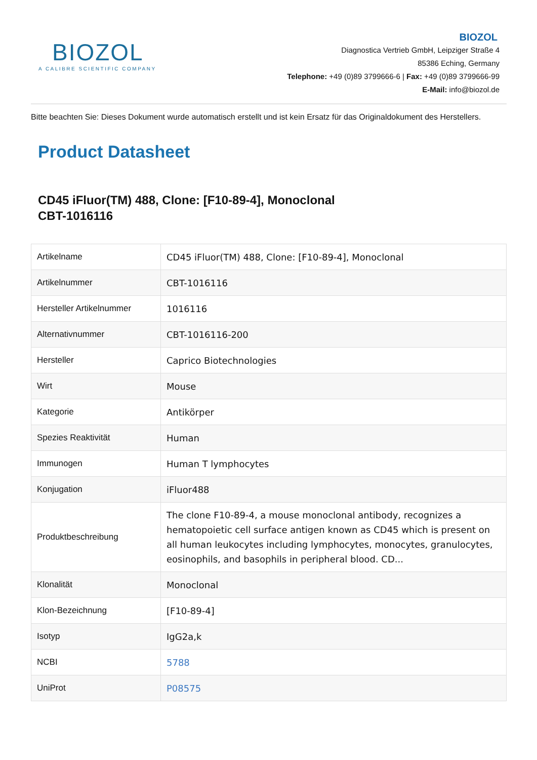BIOZOL
A CALIBRE SCIENTIFIC COMPANY
BIOZOL
Diagnostica Vertrieb GmbH, Leipziger Straße 4
85386 Eching, Germany
Telephone: +49 (0)89 3799666-6 | Fax: +49 (0)89 3799666-99
E-Mail: info@biozol.de
Bitte beachten Sie: Dieses Dokument wurde automatisch erstellt und ist kein Ersatz für das Originaldokument des Herstellers.
Product Datasheet
CD45 iFluor(TM) 488, Clone: [F10-89-4], Monoclonal
CBT-1016116
| Artikelname | CD45 iFluor(TM) 488, Clone: [F10-89-4], Monoclonal |
| Artikelnummer | CBT-1016116 |
| Hersteller Artikelnummer | 1016116 |
| Alternativnummer | CBT-1016116-200 |
| Hersteller | Caprico Biotechnologies |
| Wirt | Mouse |
| Kategorie | Antikörper |
| Spezies Reaktivität | Human |
| Immunogen | Human T lymphocytes |
| Konjugation | iFluor488 |
| Produktbeschreibung | The clone F10-89-4, a mouse monoclonal antibody, recognizes a hematopoietic cell surface antigen known as CD45 which is present on all human leukocytes including lymphocytes, monocytes, granulocytes, eosinophils, and basophils in peripheral blood. CD... |
| Klonalität | Monoclonal |
| Klon-Bezeichnung | [F10-89-4] |
| Isotyp | IgG2a,k |
| NCBI | 5788 |
| UniProt | P08575 |